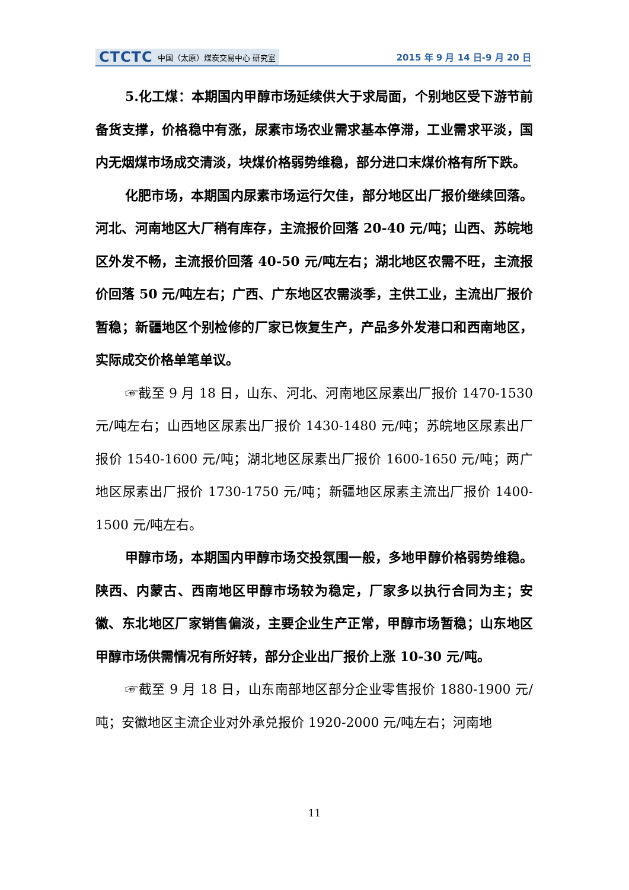CTCTC 中国（太原）煤炭交易中心 研究室
2015 年 9 月 14 日-9 月 20 日
5.化工煤：本期国内甲醇市场延续供大于求局面，个别地区受下游节前备货支撑，价格稳中有涨，尿素市场农业需求基本停滞，工业需求平淡，国内无烟煤市场成交清淡，块煤价格弱势维稳，部分进口末煤价格有所下跌。
化肥市场，本期国内尿素市场运行欠佳，部分地区出厂报价继续回落。河北、河南地区大厂稍有库存，主流报价回落 20-40 元/吨；山西、苏皖地区外发不畅，主流报价回落 40-50 元/吨左右；湖北地区农需不旺，主流报价回落 50 元/吨左右；广西、广东地区农需淡季，主供工业，主流出厂报价暂稳；新疆地区个别检修的厂家已恢复生产，产品多外发港口和西南地区，实际成交价格单笔单议。
☞截至 9 月 18 日，山东、河北、河南地区尿素出厂报价 1470-1530 元/吨左右；山西地区尿素出厂报价 1430-1480 元/吨；苏皖地区尿素出厂报价 1540-1600 元/吨；湖北地区尿素出厂报价 1600-1650 元/吨；两广地区尿素出厂报价 1730-1750 元/吨；新疆地区尿素主流出厂报价 1400-1500 元/吨左右。
甲醇市场，本期国内甲醇市场交投氛围一般，多地甲醇价格弱势维稳。陕西、内蒙古、西南地区甲醇市场较为稳定，厂家多以执行合同为主；安徽、东北地区厂家销售偏淡，主要企业生产正常，甲醇市场暂稳；山东地区甲醇市场供需情况有所好转，部分企业出厂报价上涨 10-30 元/吨。
☞截至 9 月 18 日，山东南部地区部分企业零售报价 1880-1900 元/吨；安徽地区主流企业对外承兑报价 1920-2000 元/吨左右；河南地
11